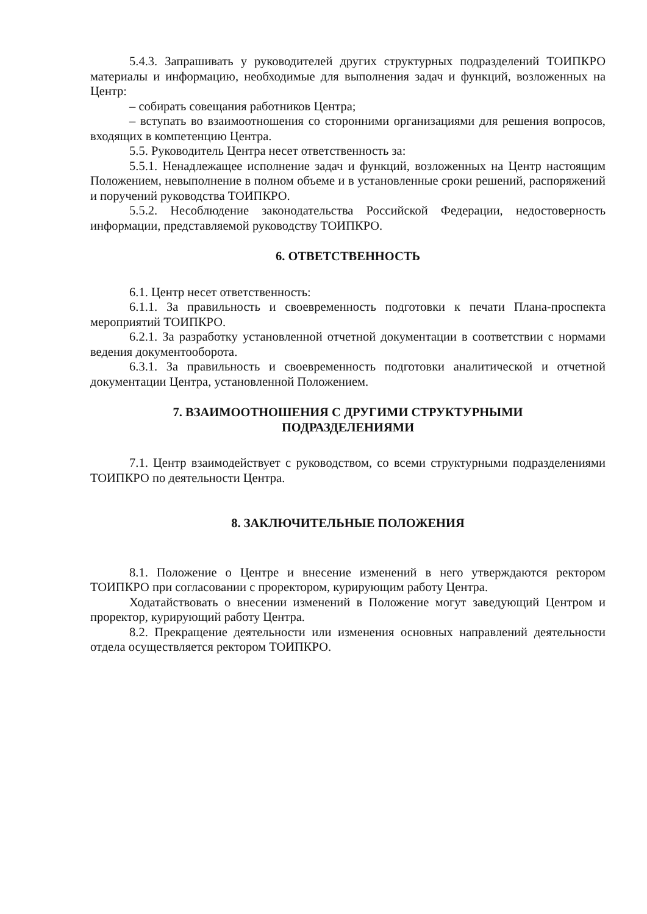5.4.3. Запрашивать у руководителей других структурных подразделений ТОИПКРО материалы и информацию, необходимые для выполнения задач и функций, возложенных на Центр:
– собирать совещания работников Центра;
– вступать во взаимоотношения со сторонними организациями для решения вопросов, входящих в компетенцию Центра.
5.5. Руководитель Центра несет ответственность за:
5.5.1. Ненадлежащее исполнение задач и функций, возложенных на Центр настоящим Положением, невыполнение в полном объеме и в установленные сроки решений, распоряжений и поручений руководства ТОИПКРО.
5.5.2. Несоблюдение законодательства Российской Федерации, недостоверность информации, представляемой руководству ТОИПКРО.
6. ОТВЕТСТВЕННОСТЬ
6.1. Центр несет ответственность:
6.1.1. За правильность и своевременность подготовки к печати Плана-проспекта мероприятий ТОИПКРО.
6.2.1. За разработку установленной отчетной документации в соответствии с нормами ведения документооборота.
6.3.1. За правильность и своевременность подготовки аналитической и отчетной документации Центра, установленной Положением.
7. ВЗАИМООТНОШЕНИЯ С ДРУГИМИ СТРУКТУРНЫМИ
ПОДРАЗДЕЛЕНИЯМИ
7.1. Центр взаимодействует с руководством, со всеми структурными подразделениями ТОИПКРО по деятельности Центра.
8. ЗАКЛЮЧИТЕЛЬНЫЕ ПОЛОЖЕНИЯ
8.1. Положение о Центре и внесение изменений в него утверждаются ректором ТОИПКРО при согласовании с проректором, курирующим работу Центра.
Ходатайствовать о внесении изменений в Положение могут заведующий Центром и проректор, курирующий работу Центра.
8.2. Прекращение деятельности или изменения основных направлений деятельности отдела осуществляется ректором ТОИПКРО.